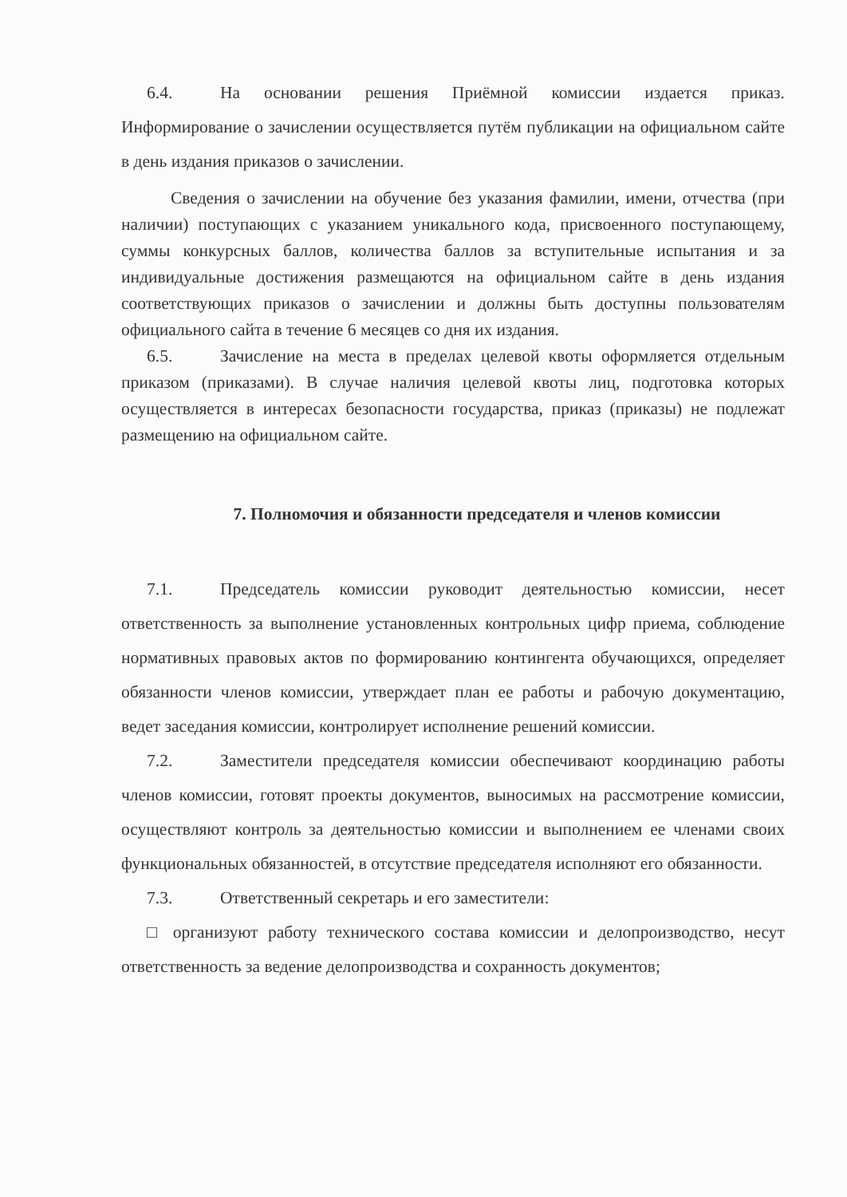6.4. На основании решения Приёмной комиссии издается приказ. Информирование о зачислении осуществляется путём публикации на официальном сайте в день издания приказов о зачислении.
Сведения о зачислении на обучение без указания фамилии, имени, отчества (при наличии) поступающих с указанием уникального кода, присвоенного поступающему, суммы конкурсных баллов, количества баллов за вступительные испытания и за индивидуальные достижения размещаются на официальном сайте в день издания соответствующих приказов о зачислении и должны быть доступны пользователям официального сайта в течение 6 месяцев со дня их издания.
6.5. Зачисление на места в пределах целевой квоты оформляется отдельным приказом (приказами). В случае наличия целевой квоты лиц, подготовка которых осуществляется в интересах безопасности государства, приказ (приказы) не подлежат размещению на официальном сайте.
7. Полномочия и обязанности председателя и членов комиссии
7.1. Председатель комиссии руководит деятельностью комиссии, несет ответственность за выполнение установленных контрольных цифр приема, соблюдение нормативных правовых актов по формированию контингента обучающихся, определяет обязанности членов комиссии, утверждает план ее работы и рабочую документацию, ведет заседания комиссии, контролирует исполнение решений комиссии.
7.2. Заместители председателя комиссии обеспечивают координацию работы членов комиссии, готовят проекты документов, выносимых на рассмотрение комиссии, осуществляют контроль за деятельностью комиссии и выполнением ее членами своих функциональных обязанностей, в отсутствие председателя исполняют его обязанности.
7.3. Ответственный секретарь и его заместители:
□ организуют работу технического состава комиссии и делопроизводство, несут ответственность за ведение делопроизводства и сохранность документов;